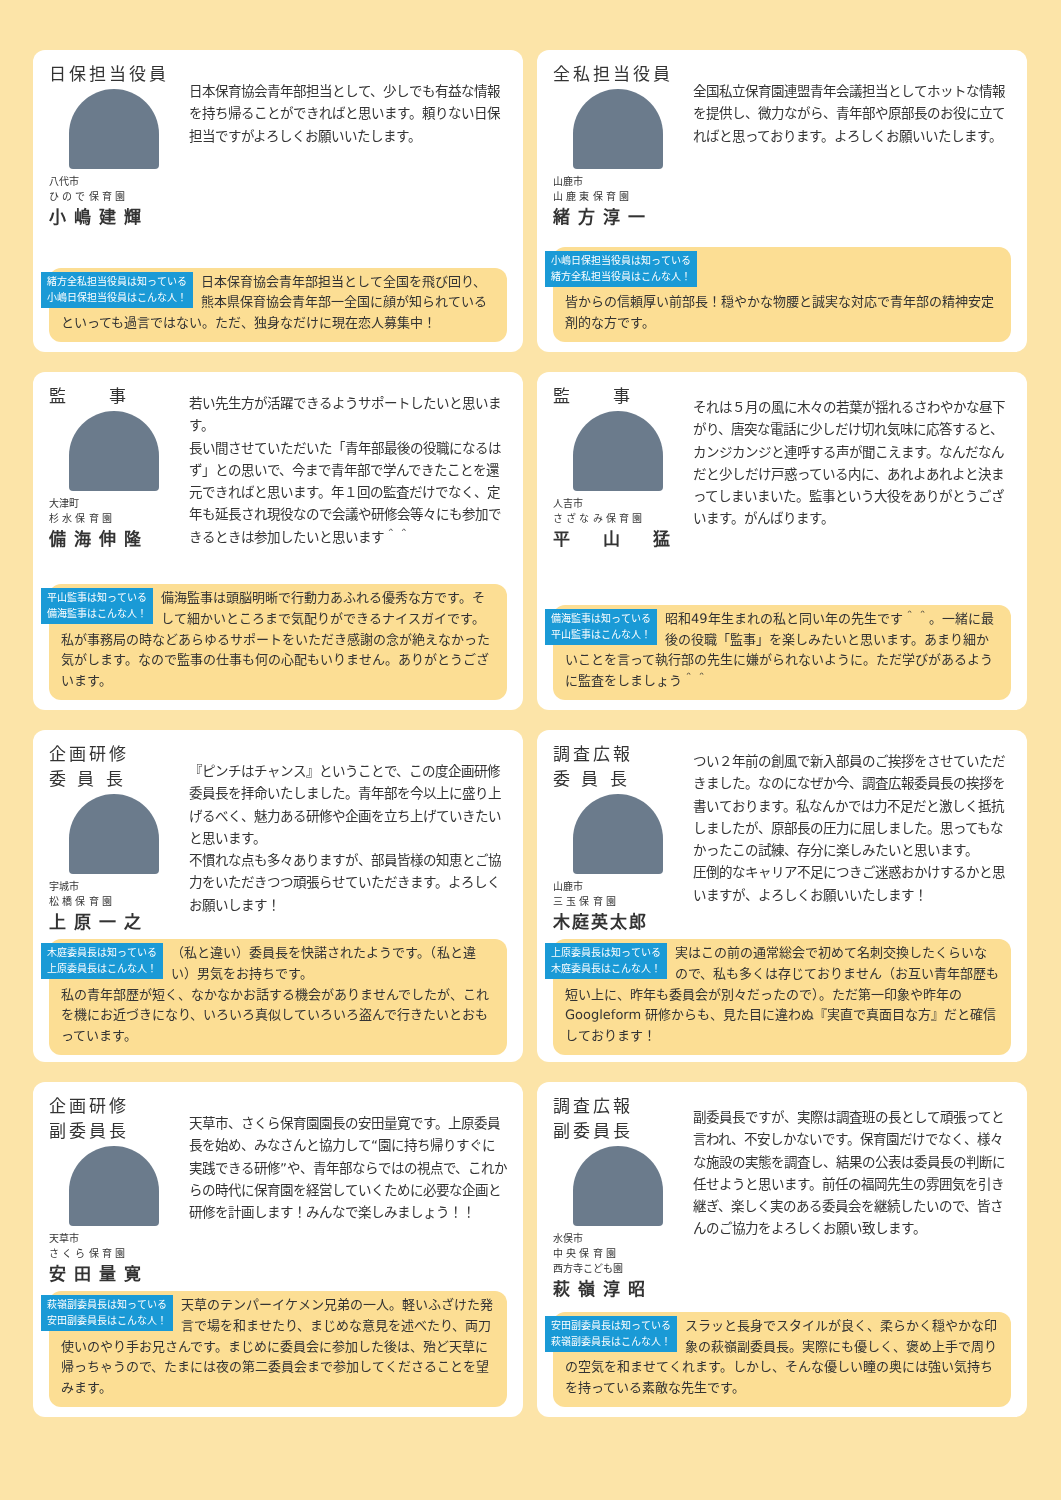日保担当役員
八代市
ひ の で 保 育 園
小嶋建輝
日本保育協会青年部担当として、少しでも有益な情報を持ち帰ることができればと思います。頼りない日保担当ですがよろしくお願いいたします。
緒方全私担当役員は知っている
小嶋日保担当役員はこんな人！ 日本保育協会青年部担当として全国を飛び回り、熊本県保育協会青年部一全国に顔が知られているといっても過言ではない。ただ、独身なだけに現在恋人募集中！
全私担当役員
山鹿市
山 鹿 東 保 育 園
緒方淳一
全国私立保育園連盟青年会議担当としてホットな情報を提供し、微力ながら、青年部や原部長のお役に立てればと思っております。よろしくお願いいたします。
小嶋日保担当役員は知っている
緒方全私担当役員はこんな人！
皆からの信頼厚い前部長！穏やかな物腰と誠実な対応で青年部の精神安定剤的な方です。
監　　事
大津町
杉 水 保 育 園
備海伸隆
若い先生方が活躍できるようサポートしたいと思います。
長い間させていただいた「青年部最後の役職になるはず」との思いで、今まで青年部で学んできたことを還元できればと思います。年１回の監査だけでなく、定年も延長され現役なので会議や研修会等々にも参加できるときは参加したいと思います＾＾
平山監事は知っている
備海監事はこんな人！ 備海監事は頭脳明晰で行動力あふれる優秀な方です。そして細かいところまで気配りができるナイスガイです。私が事務局の時などあらゆるサポートをいただき感謝の念が絶えなかった気がします。なので監事の仕事も何の心配もいりません。ありがとうございます。
監　　事
人吉市
さ ざ な み 保 育 園
平　山　猛
それは５月の風に木々の若葉が揺れるさわやかな昼下がり、唐突な電話に少しだけ切れ気味に応答すると、カンジカンジと連呼する声が聞こえます。なんだなんだと少しだけ戸惑っている内に、あれよあれよと決まってしまいまいた。監事という大役をありがとうございます。がんばります。
備海監事は知っている
平山監事はこんな人！ 昭和49年生まれの私と同い年の先生です＾＾。一緒に最後の役職「監事」を楽しみたいと思います。あまり細かいことを言って執行部の先生に嫌がられないように。ただ学びがあるように監査をしましょう＾＾
企画研修
委 員 長
宇城市
松 橋 保 育 園
上原一之
『ピンチはチャンス』ということで、この度企画研修委員長を拝命いたしました。青年部を今以上に盛り上げるべく、魅力ある研修や企画を立ち上げていきたいと思います。
不慣れな点も多々ありますが、部員皆様の知恵とご協力をいただきつつ頑張らせていただきます。よろしくお願いします！
木庭委員長は知っている
上原委員長はこんな人！ （私と違い）委員長を快諾されたようです。（私と違い）男気をお持ちです。
私の青年部歴が短く、なかなかお話する機会がありませんでしたが、これを機にお近づきになり、いろいろ真似していろいろ盗んで行きたいとおもっています。
調査広報
委 員 長
山鹿市
三 玉 保 育 園
木庭英太郎
つい２年前の創風で新入部員のご挨拶をさせていただきました。なのになぜか今、調査広報委員長の挨拶を書いております。私なんかでは力不足だと激しく抵抗しましたが、原部長の圧力に屈しました。思ってもなかったこの試練、存分に楽しみたいと思います。
圧倒的なキャリア不足につきご迷惑おかけするかと思いますが、よろしくお願いいたします！
上原委員長は知っている
木庭委員長はこんな人！ 実はこの前の通常総会で初めて名刺交換したくらいなので、私も多くは存じておりません（お互い青年部歴も短い上に、昨年も委員会が別々だったので）。ただ第一印象や昨年の Googleform 研修からも、見た目に違わぬ『実直で真面目な方』だと確信しております！
企画研修
副委員長
天草市
さ く ら 保 育 園
安田量寛
天草市、さくら保育園園長の安田量寛です。上原委員長を始め、みなさんと協力して“園に持ち帰りすぐに実践できる研修”や、青年部ならではの視点で、これからの時代に保育園を経営していくために必要な企画と研修を計画します！みんなで楽しみましょう！！
萩嶺副委員長は知っている
安田副委員長はこんな人！ 天草のテンパーイケメン兄弟の一人。軽いふざけた発言で場を和ませたり、まじめな意見を述べたり、両刀使いのやり手お兄さんです。まじめに委員会に参加した後は、殆ど天草に帰っちゃうので、たまには夜の第二委員会まで参加してくださることを望みます。
調査広報
副委員長
水俣市
中 央 保 育 園
西方寺こども園
萩嶺淳昭
副委員長ですが、実際は調査班の長として頑張ってと言われ、不安しかないです。保育園だけでなく、様々な施設の実態を調査し、結果の公表は委員長の判断に任せようと思います。前任の福岡先生の雰囲気を引き継ぎ、楽しく実のある委員会を継続したいので、皆さんのご協力をよろしくお願い致します。
安田副委員長は知っている
萩嶺副委員長はこんな人！ スラッと長身でスタイルが良く、柔らかく穏やかな印象の萩嶺副委員長。実際にも優しく、褒め上手で周りの空気を和ませてくれます。しかし、そんな優しい瞳の奥には強い気持ちを持っている素敵な先生です。